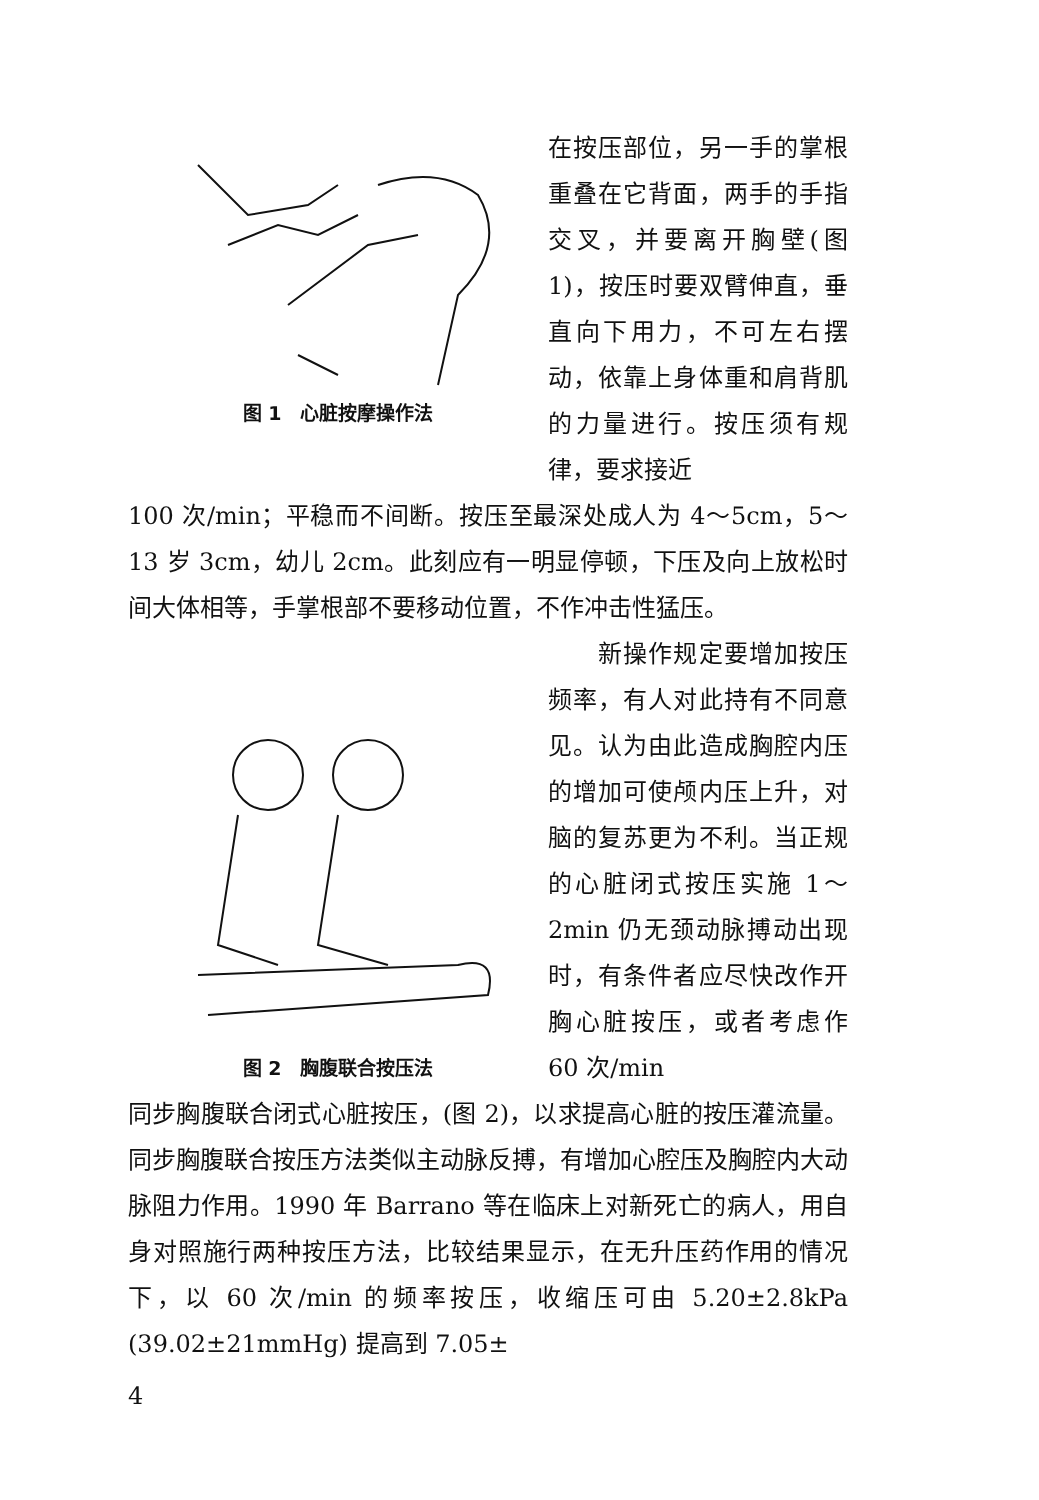图 1　心脏按摩操作法
在按压部位，另一手的掌根重叠在它背面，两手的手指交叉，并要离开胸壁(图 1)，按压时要双臂伸直，垂直向下用力，不可左右摆动，依靠上身体重和肩背肌的力量进行。按压须有规律，要求接近
100 次/min；平稳而不间断。按压至最深处成人为 4～5cm，5～13 岁 3cm，幼儿 2cm。此刻应有一明显停顿，下压及向上放松时间大体相等，手掌根部不要移动位置，不作冲击性猛压。
图 2　胸腹联合按压法
　　新操作规定要增加按压频率，有人对此持有不同意见。认为由此造成胸腔内压的增加可使颅内压上升，对脑的复苏更为不利。当正规的心脏闭式按压实施 1～2min 仍无颈动脉搏动出现时，有条件者应尽快改作开胸心脏按压，或者考虑作 60 次/min
同步胸腹联合闭式心脏按压，(图 2)，以求提高心脏的按压灌流量。同步胸腹联合按压方法类似主动脉反搏，有增加心腔压及胸腔内大动脉阻力作用。1990 年 Barrano 等在临床上对新死亡的病人，用自身对照施行两种按压方法，比较结果显示，在无升压药作用的情况下，以 60 次/min 的频率按压，收缩压可由 5.20±2.8kPa (39.02±21mmHg) 提高到 7.05±
4